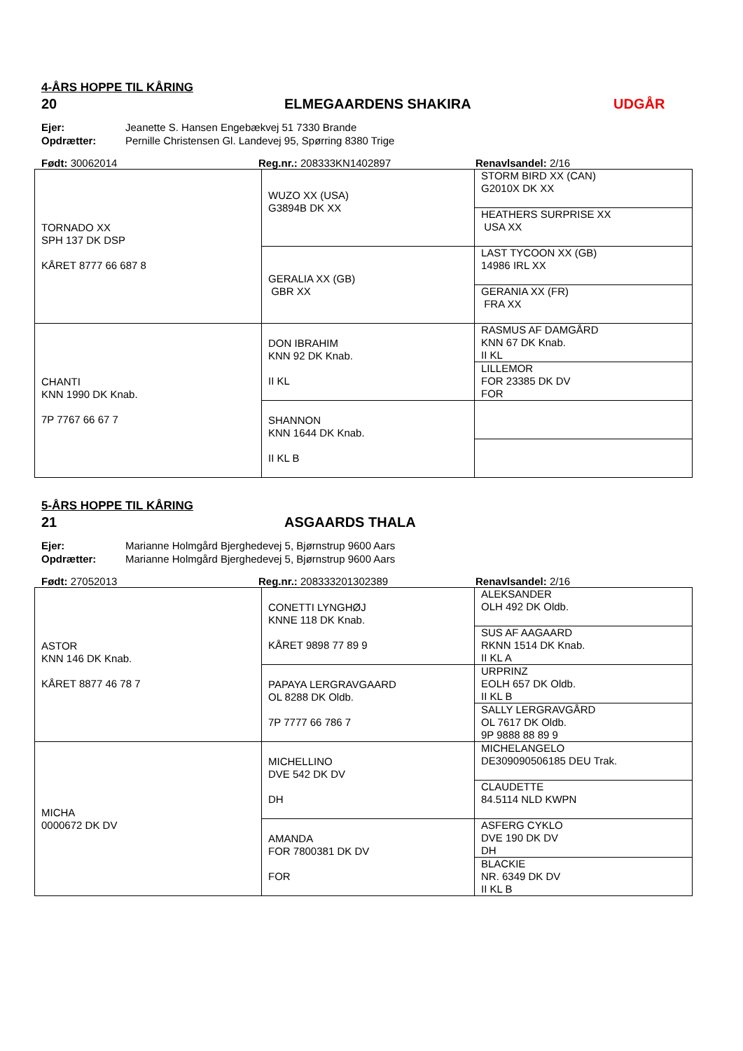4-ÅRS HOPPE TIL KÅRING
20 ELMEGAARDENS SHAKIRA UDGÅR
Ejer: Jeanette S. Hansen Engebækvej 51 7330 Brande
Opdrætter: Pernille Christensen Gl. Landevej 95, Spørring 8380 Trige
Født: 30062014 Reg.nr.: 208333KN1402897 Renavlsandel: 2/16
| TORNADO XX SPH 137 DK DSP KÅRET 8777 66 687 8 | WUZO XX (USA) G3894B DK XX | STORM BIRD XX (CAN) G2010X DK XX |
| | | HEATHERS SURPRISE XX USA XX |
| | GERALIA XX (GB) GBR XX | LAST TYCOON XX (GB) 14986 IRL XX |
| | | GERANIA XX (FR) FRA XX |
| CHANTI KNN 1990 DK Knab. 7P 7767 66 67 7 | DON IBRAHIM KNN 92 DK Knab. II KL | RASMUS AF DAMGÅRD KNN 67 DK Knab. II KL |
| | | LILLEMOR FOR 23385 DK DV FOR |
| | SHANNON KNN 1644 DK Knab. II KL B | |
5-ÅRS HOPPE TIL KÅRING
21 ASGAARDS THALA
Ejer: Marianne Holmgård Bjerghedevej 5, Bjørnstrup 9600 Aars
Opdrætter: Marianne Holmgård Bjerghedevej 5, Bjørnstrup 9600 Aars
Født: 27052013 Reg.nr.: 208333201302389 Renavlsandel: 2/16
| ASTOR KNN 146 DK Knab. KÅRET 8877 46 78 7 | CONETTI LYNGHØJ KNNE 118 DK Knab. KÅRET 9898 77 89 9 | ALEKSANDER OLH 492 DK Oldb. |
| | | SUS AF AAGAARD RKNN 1514 DK Knab. II KL A |
| | PAPAYA LERGRAVGAARD OL 8288 DK Oldb. 7P 7777 66 786 7 | URPRINZ EOLH 657 DK Oldb. II KL B |
| | | SALLY LERGRAVGÅRD OL 7617 DK Oldb. 9P 9888 88 89 9 |
| MICHA 0000672 DK DV | MICHELLINO DVE 542 DK DV DH | MICHELANGELO DE309090506185 DEU Trak. |
| | | CLAUDETTE 84.5114 NLD KWPN |
| | AMANDA FOR 7800381 DK DV FOR | ASFERG CYKLO DVE 190 DK DV DH |
| | | BLACKIE NR. 6349 DK DV II KL B |